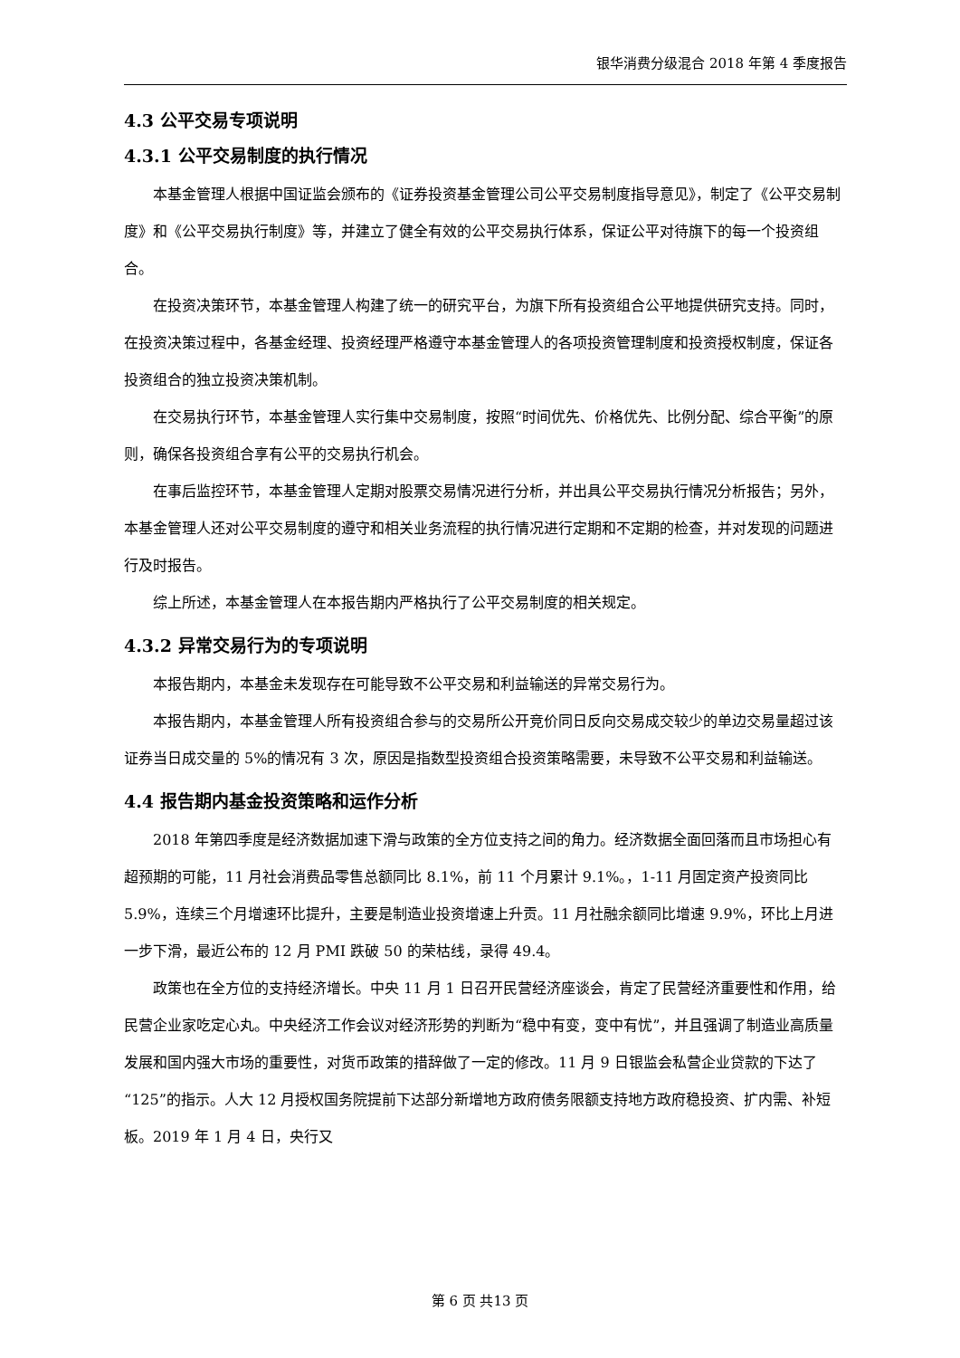银华消费分级混合 2018 年第 4 季度报告
4.3 公平交易专项说明
4.3.1 公平交易制度的执行情况
本基金管理人根据中国证监会颁布的《证券投资基金管理公司公平交易制度指导意见》，制定了《公平交易制度》和《公平交易执行制度》等，并建立了健全有效的公平交易执行体系，保证公平对待旗下的每一个投资组合。
在投资决策环节，本基金管理人构建了统一的研究平台，为旗下所有投资组合公平地提供研究支持。同时，在投资决策过程中，各基金经理、投资经理严格遵守本基金管理人的各项投资管理制度和投资授权制度，保证各投资组合的独立投资决策机制。
在交易执行环节，本基金管理人实行集中交易制度，按照“时间优先、价格优先、比例分配、综合平衡”的原则，确保各投资组合享有公平的交易执行机会。
在事后监控环节，本基金管理人定期对股票交易情况进行分析，并出具公平交易执行情况分析报告；另外，本基金管理人还对公平交易制度的遵守和相关业务流程的执行情况进行定期和不定期的检查，并对发现的问题进行及时报告。
综上所述，本基金管理人在本报告期内严格执行了公平交易制度的相关规定。
4.3.2 异常交易行为的专项说明
本报告期内，本基金未发现存在可能导致不公平交易和利益输送的异常交易行为。
本报告期内，本基金管理人所有投资组合参与的交易所公开竞价同日反向交易成交较少的单边交易量超过该证券当日成交量的 5%的情况有 3 次，原因是指数型投资组合投资策略需要，未导致不公平交易和利益输送。
4.4 报告期内基金投资策略和运作分析
2018 年第四季度是经济数据加速下滑与政策的全方位支持之间的角力。经济数据全面回落而且市场担心有超预期的可能，11 月社会消费品零售总额同比 8.1%，前 11 个月累计 9.1%。，1-11 月固定资产投资同比 5.9%，连续三个月增速环比提升，主要是制造业投资增速上升贡。11 月社融余额同比增速 9.9%，环比上月进一步下滑，最近公布的 12 月 PMI 跌破 50 的荣枯线，录得 49.4。
政策也在全方位的支持经济增长。中央 11 月 1 日召开民营经济座谈会，肯定了民营经济重要性和作用，给民营企业家吃定心丸。中央经济工作会议对经济形势的判断为“稳中有变，变中有忧”，并且强调了制造业高质量发展和国内强大市场的重要性，对货币政策的措辞做了一定的修改。11 月 9 日银监会私营企业贷款的下达了“125”的指示。人大 12 月授权国务院提前下达部分新增地方政府债务限额支持地方政府稳投资、扩内需、补短板。2019 年 1 月 4 日，央行又
第 6 页 共13 页